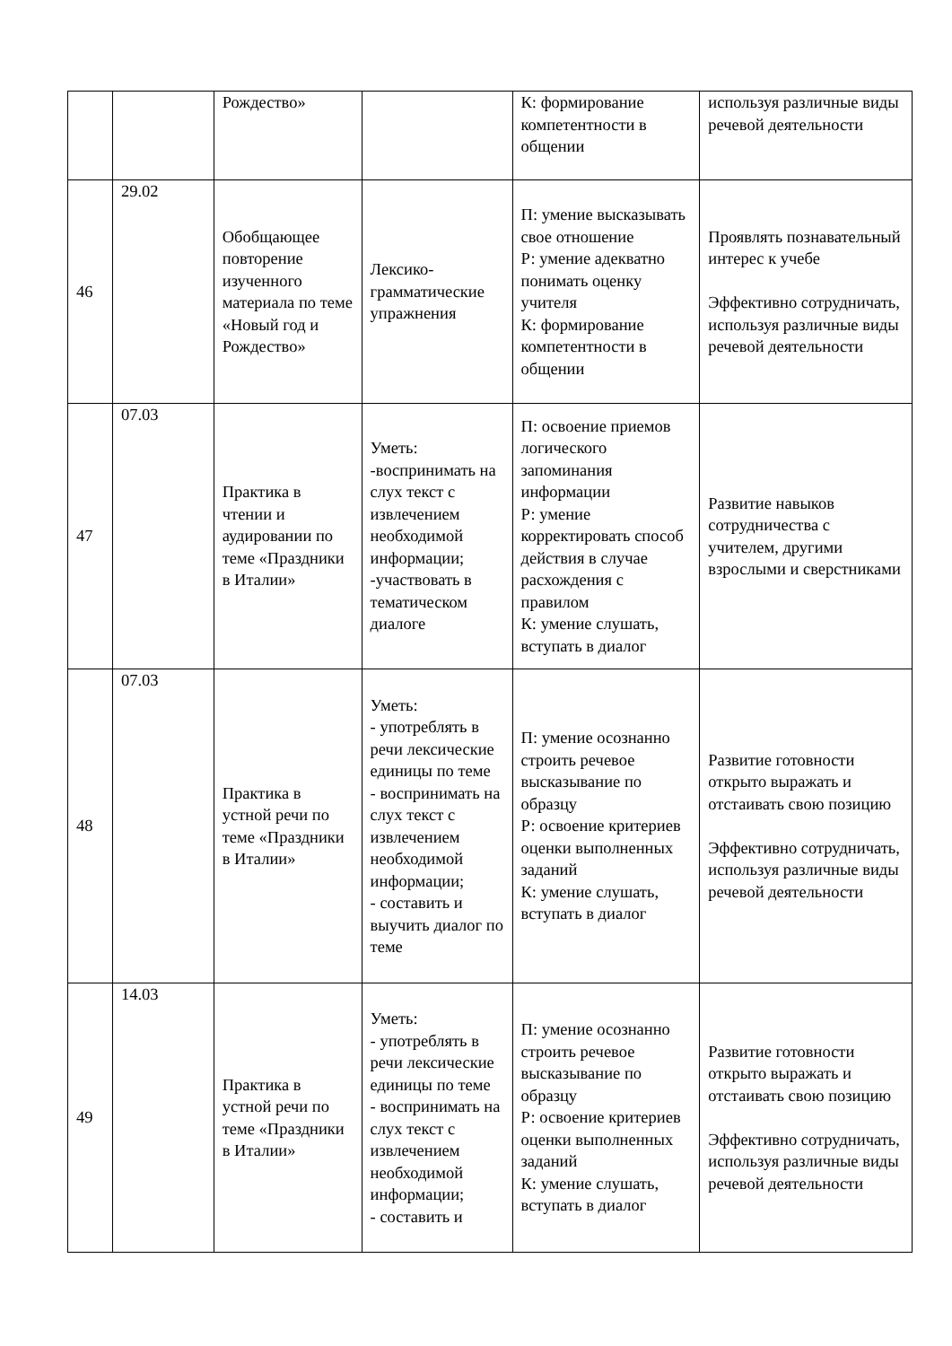| | | Рождество» | | К: формирование компетентности в общении | используя различные виды речевой деятельности |
| 46 | 29.02 | Обобщающее повторение изученного материала по теме «Новый год и Рождество» | Лексико-грамматические упражнения | П: умение высказывать свое отношение Р: умение адекватно понимать оценку учителя К: формирование компетентности в общении | Проявлять познавательный интерес к учебе Эффективно сотрудничать, используя различные виды речевой деятельности |
| 47 | 07.03 | Практика в чтении и аудировании по теме «Праздники в Италии» | Уметь: -воспринимать на слух текст с извлечением необходимой информации; -участвовать в тематическом диалоге | П: освоение приемов логического запоминания информации Р: умение корректировать способ действия в случае расхождения с правилом К: умение слушать, вступать в диалог | Развитие навыков сотрудничества с учителем, другими взрослыми и сверстниками |
| 48 | 07.03 | Практика в устной речи по теме «Праздники в Италии» | Уметь: - употреблять в речи лексические единицы по теме - воспринимать на слух текст с извлечением необходимой информации; - составить и выучить диалог по теме | П: умение осознанно строить речевое высказывание по образцу Р: освоение критериев оценки выполненных заданий К: умение слушать, вступать в диалог | Развитие готовности открыто выражать и отстаивать свою позицию Эффективно сотрудничать, используя различные виды речевой деятельности |
| 49 | 14.03 | Практика в устной речи по теме «Праздники в Италии» | Уметь: - употреблять в речи лексические единицы по теме - воспринимать на слух текст с извлечением необходимой информации; - составить и | П: умение осознанно строить речевое высказывание по образцу Р: освоение критериев оценки выполненных заданий К: умение слушать, вступать в диалог | Развитие готовности открыто выражать и отстаивать свою позицию Эффективно сотрудничать, используя различные виды речевой деятельности |